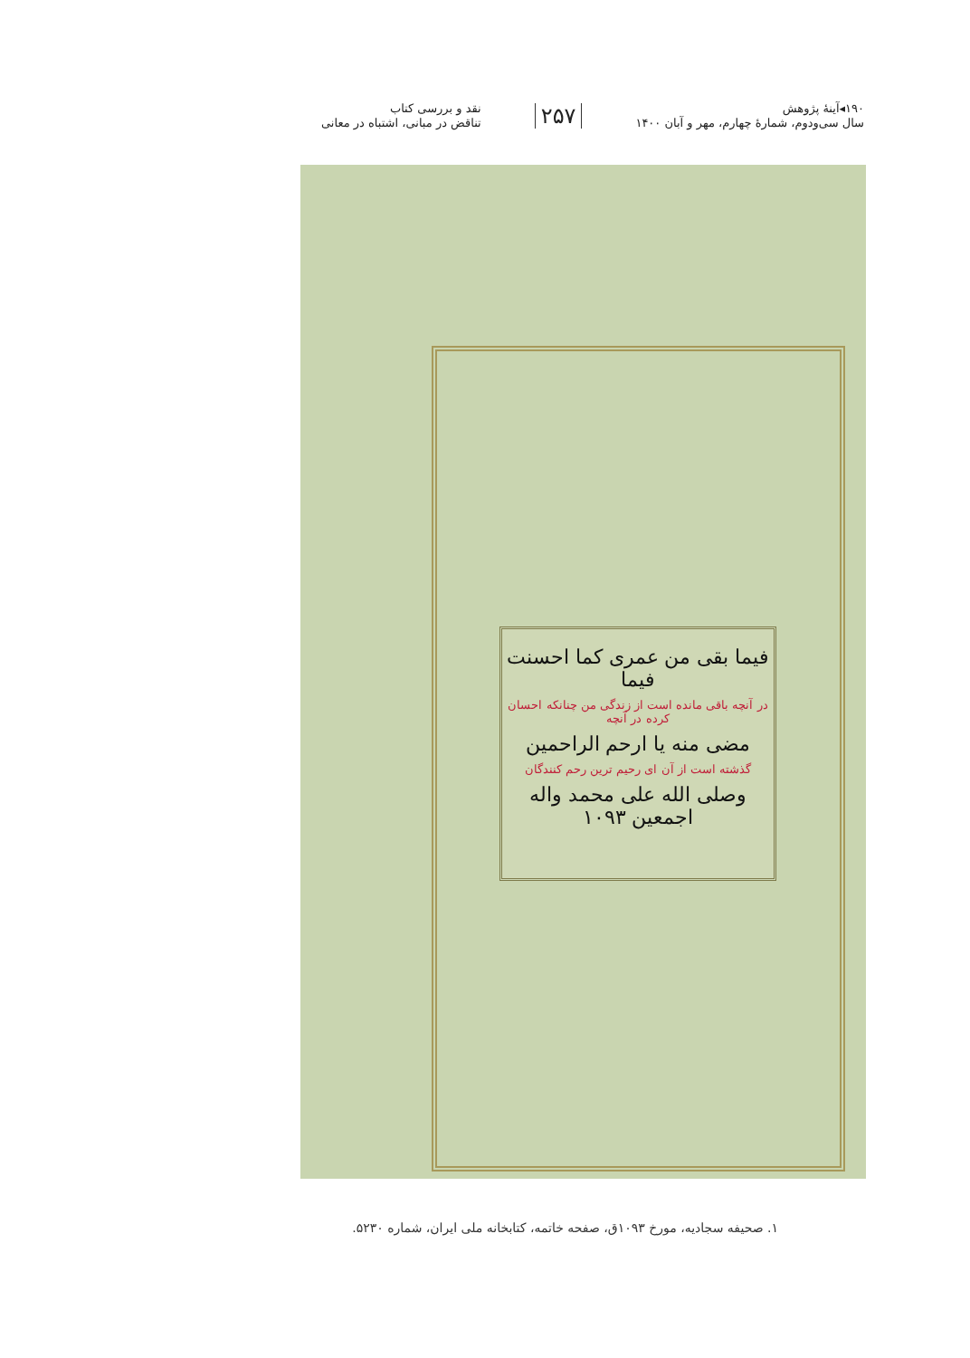۱۹۰◂آینهٔ پژوهش
سال سی‌ودوم، شمارهٔ چهارم، مهر و آبان ۱۴۰۰
۲۵۷
نقد و بررسی کتاب
تناقض در مبانی، اشتباه در معانی
فیما بقی من عمری کما احسنت فیما
در آنچه باقی مانده است از زندگی من چنانکه احسان کرده در آنچه
مضی منه یا ارحم الراحمین
گذشته است از آن ای رحیم ترین رحم کنندگان
وصلی الله علی محمد واله اجمعین ۱۰۹۳
۱. صحیفه سجادیه، مورخ ۱۰۹۳ق، صفحه خاتمه، کتابخانه ملی ایران، شماره ۵۲۳۰.